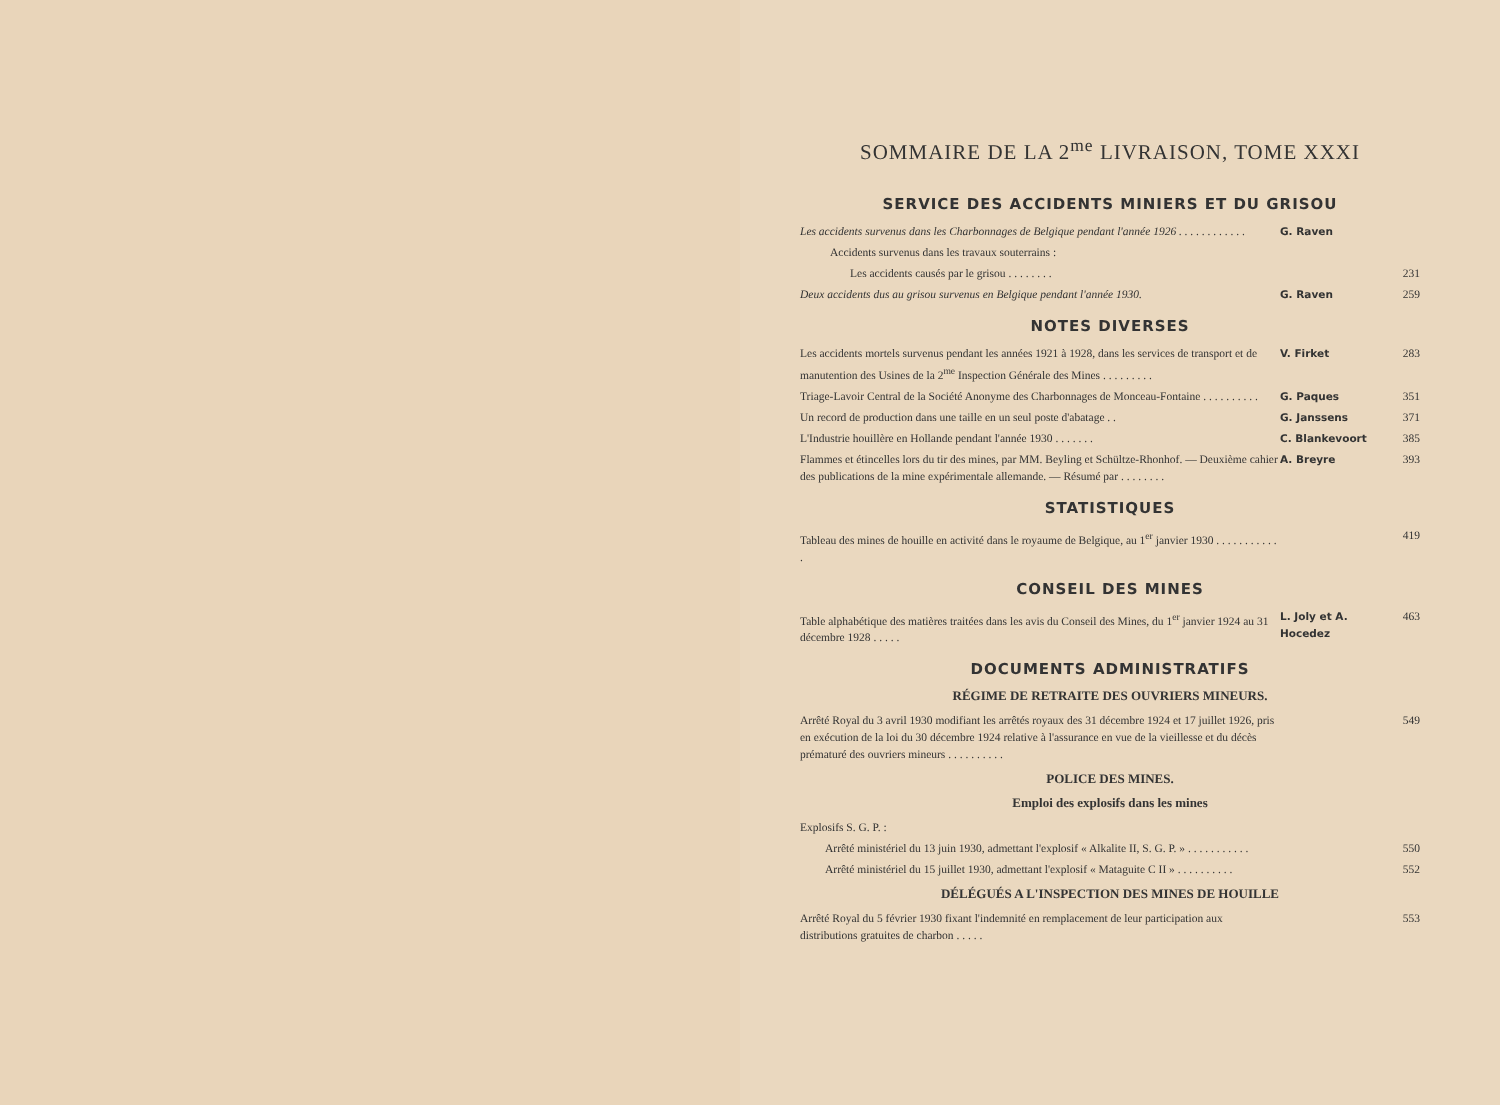SOMMAIRE DE LA 2<sup>me</sup> LIVRAISON, TOME XXXI
SERVICE DES ACCIDENTS MINIERS ET DU GRISOU
Les accidents survenus dans les Charbonnages de Belgique pendant l'année 1926 . . . . . . . . . . . .
G. Raven
Accidents survenus dans les travaux souterrains :
Les accidents causés par le grisou . . . . . . . .
231
Deux accidents dus au grisou survenus en Belgique pendant l'année 1930.
G. Raven 259
NOTES DIVERSES
Les accidents mortels survenus pendant les années 1921 à 1928, dans les services de transport et de manutention des Usines de la 2<sup>me</sup> Inspection Générale des Mines . . . . . . . . .
V. Firket 283
Triage-Lavoir Central de la Société Anonyme des Charbonnages de Monceau-Fontaine . . . . . . . . . .
G. Paques 351
Un record de production dans une taille en un seul poste d'abatage . .
G. Janssens 371
L'Industrie houillère en Hollande pendant l'année 1930 . . . . . . .
C. Blankevoort 385
Flammes et étincelles lors du tir des mines, par MM. Beyling et Schültze-Rhonhof. — Deuxième cahier des publications de la mine expérimentale allemande. — Résumé par . . . . . . . .
A. Breyre 393
STATISTIQUES
Tableau des mines de houille en activité dans le royaume de Belgique, au 1<sup>er</sup> janvier 1930 . . . . . . . . . . . .
419
CONSEIL DES MINES
Table alphabétique des matières traitées dans les avis du Conseil des Mines, du 1<sup>er</sup> janvier 1924 au 31 décembre 1928 . . . . .
L. Joly et A. Hocedez
463
DOCUMENTS ADMINISTRATIFS
RÉGIME DE RETRAITE DES OUVRIERS MINEURS.
Arrêté Royal du 3 avril 1930 modifiant les arrêtés royaux des 31 décembre 1924 et 17 juillet 1926, pris en exécution de la loi du 30 décembre 1924 relative à l'assurance en vue de la vieillesse et du décès prématuré des ouvriers mineurs . . . . . . . . . .
549
POLICE DES MINES.
Emploi des explosifs dans les mines
Explosifs S. G. P. :
Arrêté ministériel du 13 juin 1930, admettant l'explosif « Alkalite II, S. G. P. » . . . . . . . . . . .
550
Arrêté ministériel du 15 juillet 1930, admettant l'explosif « Mataguite C II » . . . . . . . . . .
552
DÉLÉGUÉS A L'INSPECTION DES MINES DE HOUILLE
Arrêté Royal du 5 février 1930 fixant l'indemnité en remplacement de leur participation aux distributions gratuites de charbon . . . . .
553